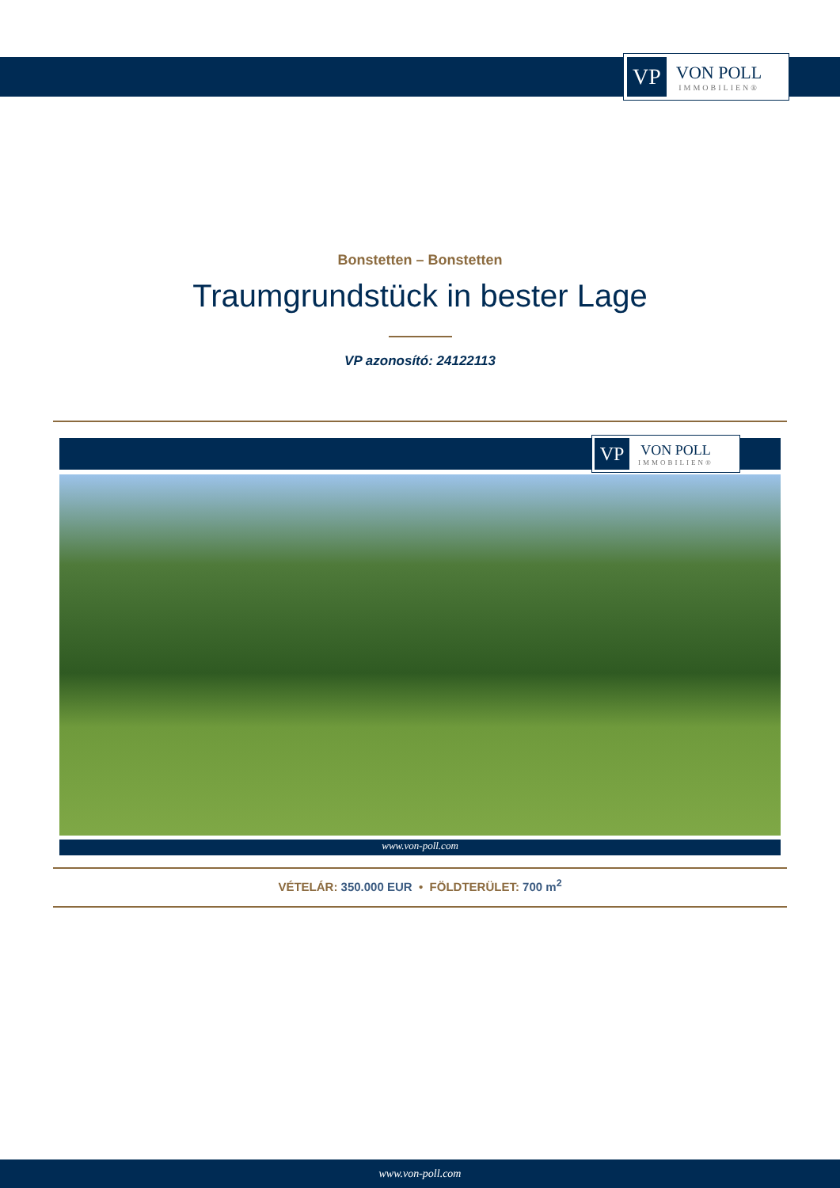VP
VON POLL
IMMOBILIEN®
Bonstetten – Bonstetten
Traumgrundstück in bester Lage
VP azonosító: 24122113
VP
VON POLL
IMMOBILIEN®
www.von-poll.com
VÉTELÁR: 350.000 EUR • FÖLDTERÜLET: 700 m<sup>2</sup>
www.von-poll.com